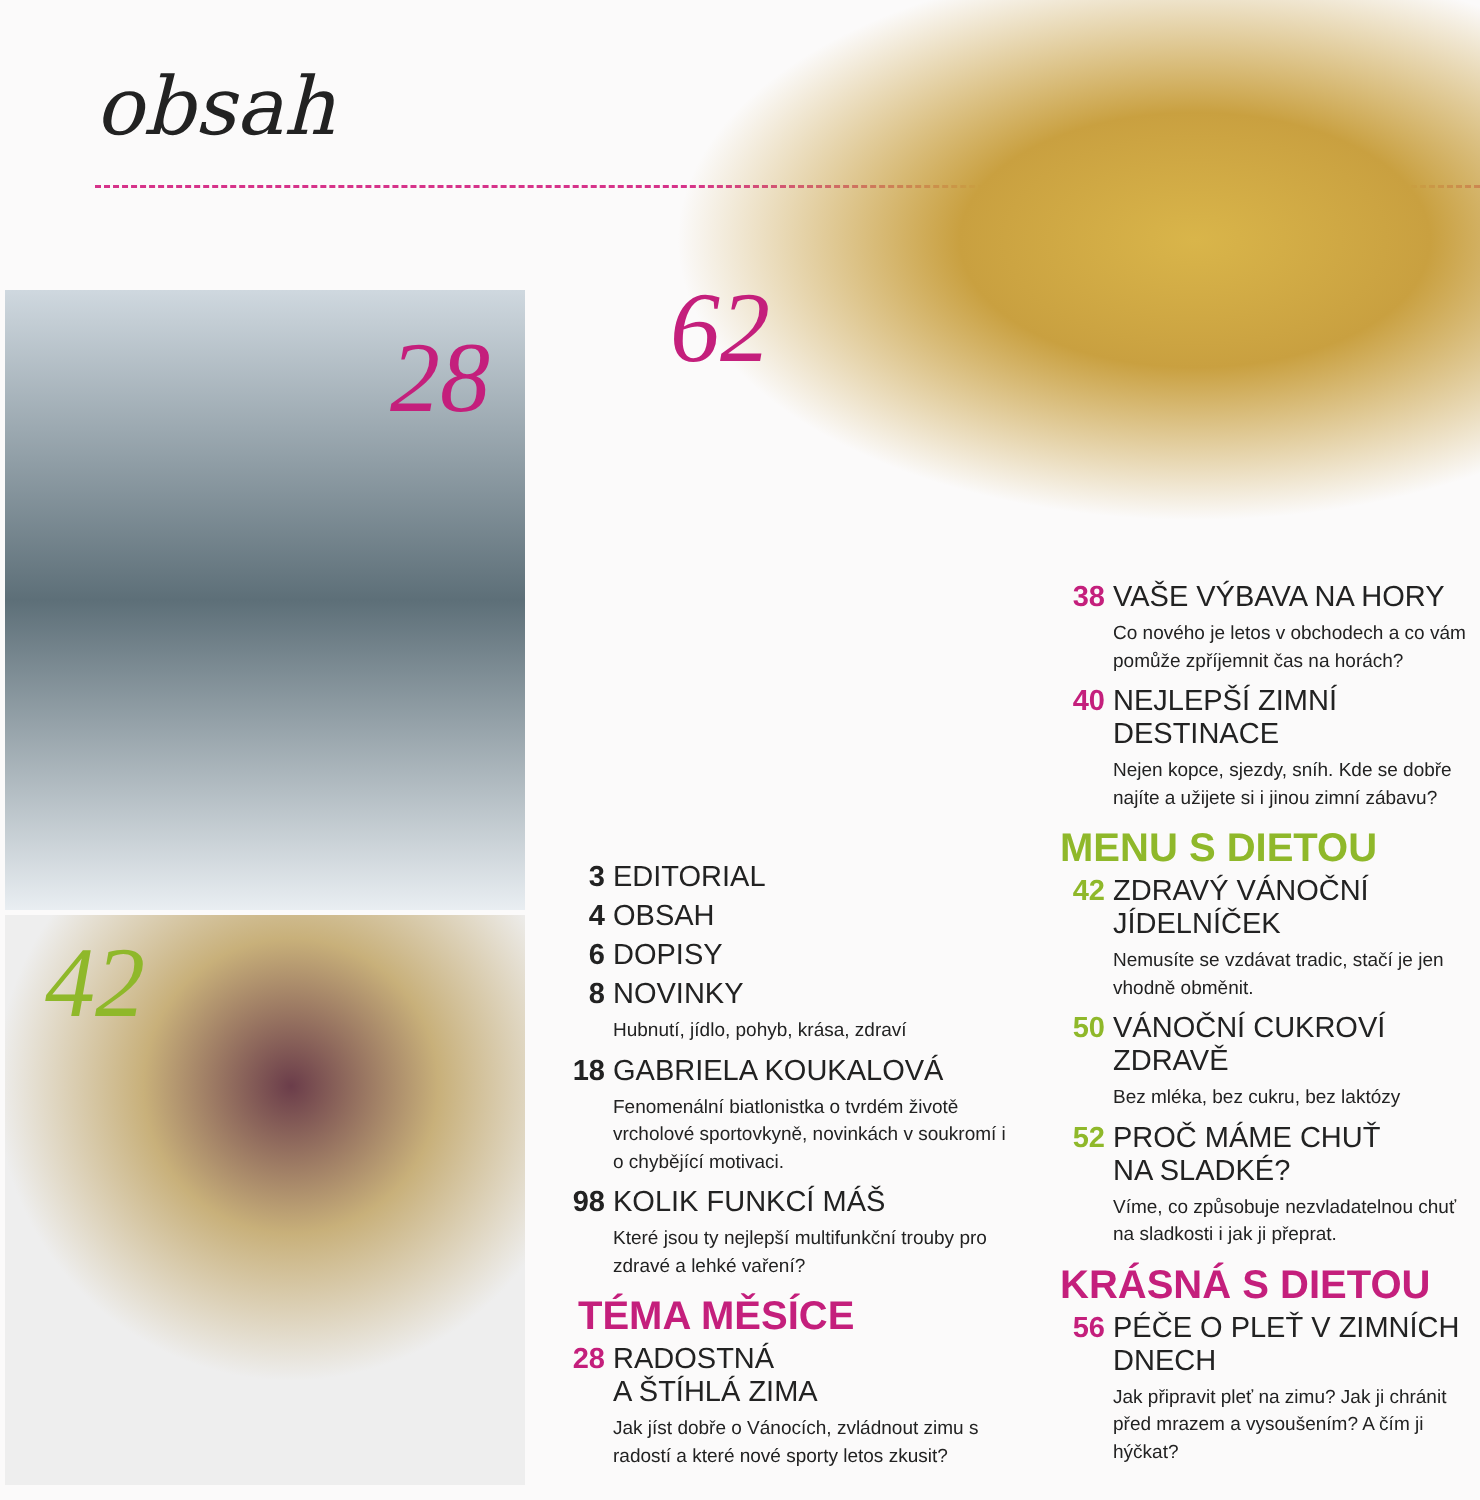obsah
28 62
42
3 EDITORIAL
4 OBSAH
6 DOPISY
8 NOVINKY
Hubnutí, jídlo, pohyb, krása, zdraví
18 GABRIELA KOUKALOVÁ
Fenomenální biatlonistka o tvrdém životě vrcholové sportovkyně, novinkách v soukromí i o chybějící motivaci.
98 KOLIK FUNKCÍ MÁŠ
Které jsou ty nejlepší multifunkční trouby pro zdravé a lehké vaření?
TÉMA MĚSÍCE
28 RADOSTNÁ
A ŠTÍHLÁ ZIMA
Jak jíst dobře o Vánocích, zvládnout zimu s radostí a které nové sporty letos zkusit?
38 VAŠE VÝBAVA NA HORY
Co nového je letos v obchodech a co vám pomůže zpříjemnit čas na horách?
40 NEJLEPŠÍ ZIMNÍ
DESTINACE
Nejen kopce, sjezdy, sníh. Kde se dobře najíte a užijete si i jinou zimní zábavu?
MENU S DIETOU
42 ZDRAVÝ VÁNOČNÍ
JÍDELNÍČEK
Nemusíte se vzdávat tradic, stačí je jen vhodně obměnit.
50 VÁNOČNÍ CUKROVÍ
ZDRAVĚ
Bez mléka, bez cukru, bez laktózy
52 PROČ MÁME CHUŤ
NA SLADKÉ?
Víme, co způsobuje nezvladatelnou chuť na sladkosti i jak ji přeprat.
KRÁSNÁ S DIETOU
56 PÉČE O PLEŤ V ZIMNÍCH
DNECH
Jak připravit pleť na zimu? Jak ji chránit před mrazem a vysoušením? A čím ji hýčkat?